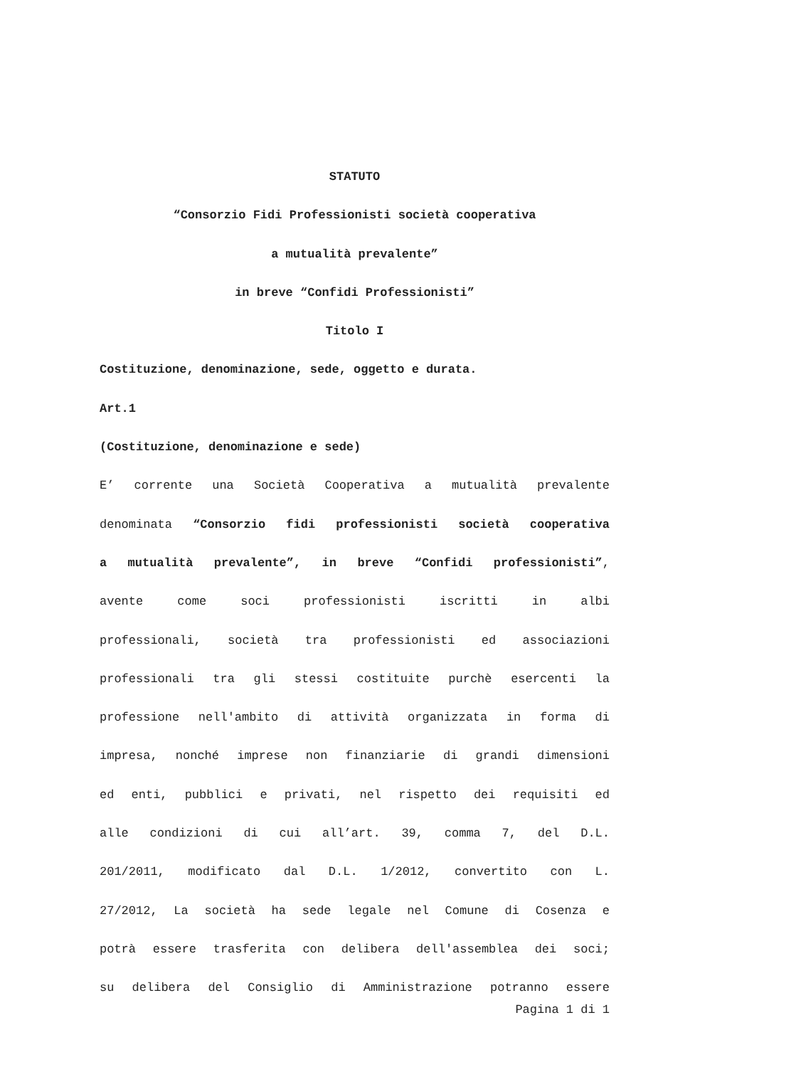STATUTO
“Consorzio Fidi Professionisti società cooperativa
a mutualità prevalente”
in breve “Confidi Professionisti”
Titolo I
Costituzione, denominazione, sede, oggetto e durata.
Art.1
(Costituzione, denominazione e sede)
E’ corrente una Società Cooperativa a mutualità prevalente
denominata “Consorzio fidi professionisti società cooperativa
a mutualità prevalente”, in breve “Confidi professionisti”,
avente come soci professionisti iscritti in albi
professionali, società tra professionisti ed associazioni
professionali tra gli stessi costituite purchè esercenti la
professione nell'ambito di attività organizzata in forma di
impresa, nonché imprese non finanziarie di grandi dimensioni
ed enti, pubblici e privati, nel rispetto dei requisiti ed
alle condizioni di cui all’art. 39, comma 7, del D.L.
201/2011, modificato dal D.L. 1/2012, convertito con L.
27/2012, La società ha sede legale nel Comune di Cosenza e
potrà essere trasferita con delibera dell'assemblea dei soci;
su delibera del Consiglio di Amministrazione potranno essere
Pagina 1 di 1